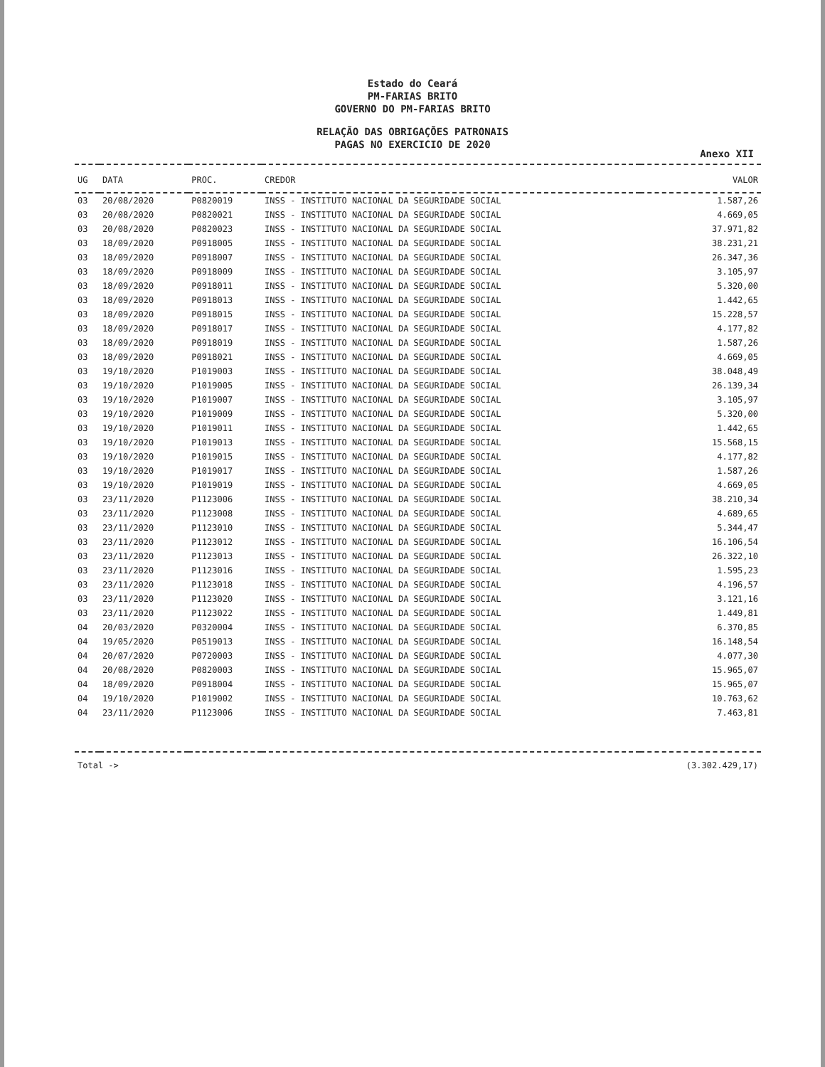Estado do Ceará
PM-FARIAS BRITO
GOVERNO DO PM-FARIAS BRITO
RELAÇÃO DAS OBRIGAÇÕES PATRONAIS
PAGAS NO EXERCICIO DE 2020
Anexo XII
| UG | DATA | PROC. | CREDOR | VALOR |
| --- | --- | --- | --- | --- |
| 03 | 20/08/2020 | P0820019 | INSS - INSTITUTO NACIONAL DA SEGURIDADE SOCIAL | 1.587,26 |
| 03 | 20/08/2020 | P0820021 | INSS - INSTITUTO NACIONAL DA SEGURIDADE SOCIAL | 4.669,05 |
| 03 | 20/08/2020 | P0820023 | INSS - INSTITUTO NACIONAL DA SEGURIDADE SOCIAL | 37.971,82 |
| 03 | 18/09/2020 | P0918005 | INSS - INSTITUTO NACIONAL DA SEGURIDADE SOCIAL | 38.231,21 |
| 03 | 18/09/2020 | P0918007 | INSS - INSTITUTO NACIONAL DA SEGURIDADE SOCIAL | 26.347,36 |
| 03 | 18/09/2020 | P0918009 | INSS - INSTITUTO NACIONAL DA SEGURIDADE SOCIAL | 3.105,97 |
| 03 | 18/09/2020 | P0918011 | INSS - INSTITUTO NACIONAL DA SEGURIDADE SOCIAL | 5.320,00 |
| 03 | 18/09/2020 | P0918013 | INSS - INSTITUTO NACIONAL DA SEGURIDADE SOCIAL | 1.442,65 |
| 03 | 18/09/2020 | P0918015 | INSS - INSTITUTO NACIONAL DA SEGURIDADE SOCIAL | 15.228,57 |
| 03 | 18/09/2020 | P0918017 | INSS - INSTITUTO NACIONAL DA SEGURIDADE SOCIAL | 4.177,82 |
| 03 | 18/09/2020 | P0918019 | INSS - INSTITUTO NACIONAL DA SEGURIDADE SOCIAL | 1.587,26 |
| 03 | 18/09/2020 | P0918021 | INSS - INSTITUTO NACIONAL DA SEGURIDADE SOCIAL | 4.669,05 |
| 03 | 19/10/2020 | P1019003 | INSS - INSTITUTO NACIONAL DA SEGURIDADE SOCIAL | 38.048,49 |
| 03 | 19/10/2020 | P1019005 | INSS - INSTITUTO NACIONAL DA SEGURIDADE SOCIAL | 26.139,34 |
| 03 | 19/10/2020 | P1019007 | INSS - INSTITUTO NACIONAL DA SEGURIDADE SOCIAL | 3.105,97 |
| 03 | 19/10/2020 | P1019009 | INSS - INSTITUTO NACIONAL DA SEGURIDADE SOCIAL | 5.320,00 |
| 03 | 19/10/2020 | P1019011 | INSS - INSTITUTO NACIONAL DA SEGURIDADE SOCIAL | 1.442,65 |
| 03 | 19/10/2020 | P1019013 | INSS - INSTITUTO NACIONAL DA SEGURIDADE SOCIAL | 15.568,15 |
| 03 | 19/10/2020 | P1019015 | INSS - INSTITUTO NACIONAL DA SEGURIDADE SOCIAL | 4.177,82 |
| 03 | 19/10/2020 | P1019017 | INSS - INSTITUTO NACIONAL DA SEGURIDADE SOCIAL | 1.587,26 |
| 03 | 19/10/2020 | P1019019 | INSS - INSTITUTO NACIONAL DA SEGURIDADE SOCIAL | 4.669,05 |
| 03 | 23/11/2020 | P1123006 | INSS - INSTITUTO NACIONAL DA SEGURIDADE SOCIAL | 38.210,34 |
| 03 | 23/11/2020 | P1123008 | INSS - INSTITUTO NACIONAL DA SEGURIDADE SOCIAL | 4.689,65 |
| 03 | 23/11/2020 | P1123010 | INSS - INSTITUTO NACIONAL DA SEGURIDADE SOCIAL | 5.344,47 |
| 03 | 23/11/2020 | P1123012 | INSS - INSTITUTO NACIONAL DA SEGURIDADE SOCIAL | 16.106,54 |
| 03 | 23/11/2020 | P1123013 | INSS - INSTITUTO NACIONAL DA SEGURIDADE SOCIAL | 26.322,10 |
| 03 | 23/11/2020 | P1123016 | INSS - INSTITUTO NACIONAL DA SEGURIDADE SOCIAL | 1.595,23 |
| 03 | 23/11/2020 | P1123018 | INSS - INSTITUTO NACIONAL DA SEGURIDADE SOCIAL | 4.196,57 |
| 03 | 23/11/2020 | P1123020 | INSS - INSTITUTO NACIONAL DA SEGURIDADE SOCIAL | 3.121,16 |
| 03 | 23/11/2020 | P1123022 | INSS - INSTITUTO NACIONAL DA SEGURIDADE SOCIAL | 1.449,81 |
| 04 | 20/03/2020 | P0320004 | INSS - INSTITUTO NACIONAL DA SEGURIDADE SOCIAL | 6.370,85 |
| 04 | 19/05/2020 | P0519013 | INSS - INSTITUTO NACIONAL DA SEGURIDADE SOCIAL | 16.148,54 |
| 04 | 20/07/2020 | P0720003 | INSS - INSTITUTO NACIONAL DA SEGURIDADE SOCIAL | 4.077,30 |
| 04 | 20/08/2020 | P0820003 | INSS - INSTITUTO NACIONAL DA SEGURIDADE SOCIAL | 15.965,07 |
| 04 | 18/09/2020 | P0918004 | INSS - INSTITUTO NACIONAL DA SEGURIDADE SOCIAL | 15.965,07 |
| 04 | 19/10/2020 | P1019002 | INSS - INSTITUTO NACIONAL DA SEGURIDADE SOCIAL | 10.763,62 |
| 04 | 23/11/2020 | P1123006 | INSS - INSTITUTO NACIONAL DA SEGURIDADE SOCIAL | 7.463,81 |
| Total -> | | | | (3.302.429,17) |